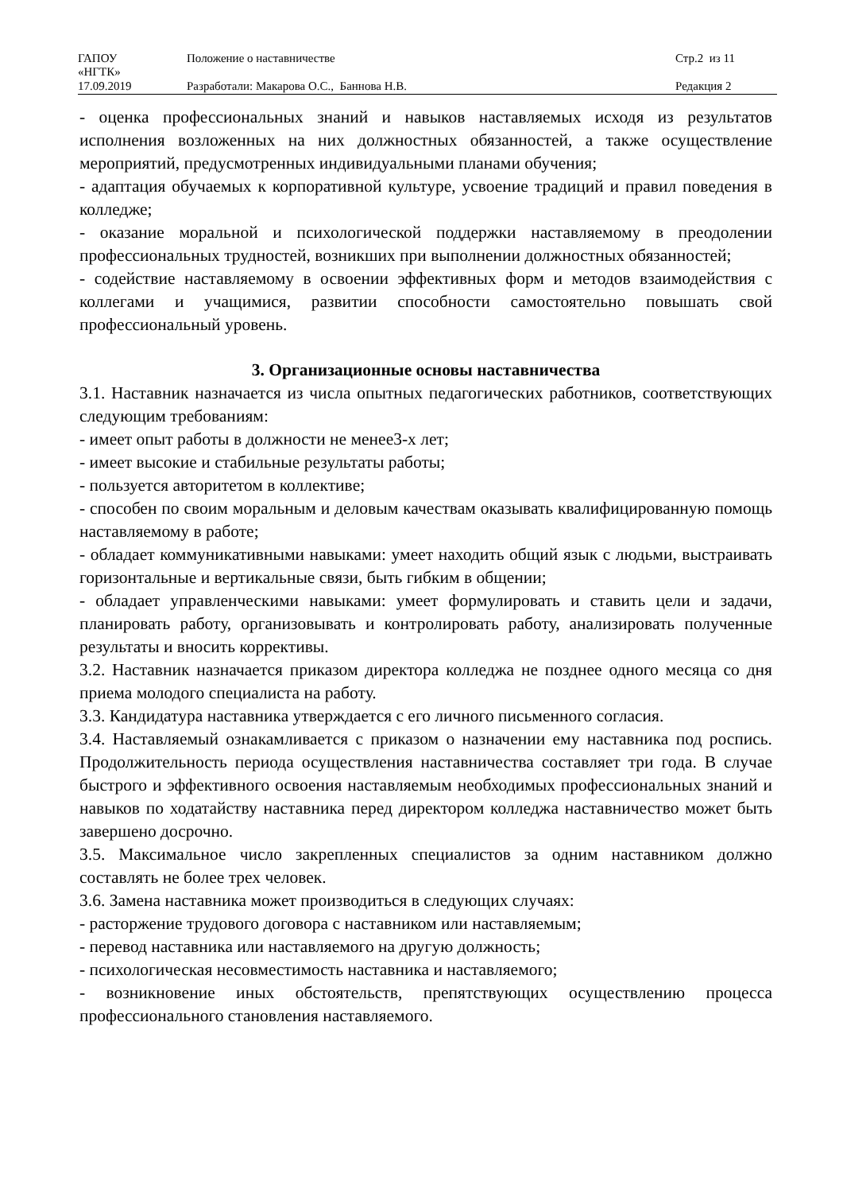| ГАПОУ «НГТК» | Положение о наставничестве | Стр.2 из 11 |
| 17.09.2019 | Разработали: Макарова О.С., Баннова Н.В. | Редакция 2 |
- оценка профессиональных знаний и навыков наставляемых исходя из результатов исполнения возложенных на них должностных обязанностей, а также осуществление мероприятий, предусмотренных индивидуальными планами обучения;
- адаптация обучаемых к корпоративной культуре, усвоение традиций и правил поведения в колледже;
- оказание моральной и психологической поддержки наставляемому в преодолении профессиональных трудностей, возникших при выполнении должностных обязанностей;
- содействие наставляемому в освоении эффективных форм и методов взаимодействия с коллегами и учащимися, развитии способности самостоятельно повышать свой профессиональный уровень.
3. Организационные основы наставничества
3.1. Наставник назначается из числа опытных педагогических работников, соответствующих следующим требованиям:
- имеет опыт работы в должности не менее3-х лет;
- имеет высокие и стабильные результаты работы;
- пользуется авторитетом в коллективе;
- способен по своим моральным и деловым качествам оказывать квалифицированную помощь наставляемому в работе;
- обладает коммуникативными навыками: умеет находить общий язык с людьми, выстраивать горизонтальные и вертикальные связи, быть гибким в общении;
- обладает управленческими навыками: умеет формулировать и ставить цели и задачи, планировать работу, организовывать и контролировать работу, анализировать полученные результаты и вносить коррективы.
3.2. Наставник назначается приказом директора колледжа не позднее одного месяца со дня приема молодого специалиста на работу.
3.3. Кандидатура наставника утверждается с его личного письменного согласия.
3.4. Наставляемый ознакамливается с приказом о назначении ему наставника под роспись. Продолжительность периода осуществления наставничества составляет три года. В случае быстрого и эффективного освоения наставляемым необходимых профессиональных знаний и навыков по ходатайству наставника перед директором колледжа наставничество может быть завершено досрочно.
3.5. Максимальное число закрепленных специалистов за одним наставником должно составлять не более трех человек.
3.6. Замена наставника может производиться в следующих случаях:
- расторжение трудового договора с наставником или наставляемым;
- перевод наставника или наставляемого на другую должность;
- психологическая несовместимость наставника и наставляемого;
- возникновение иных обстоятельств, препятствующих осуществлению процесса профессионального становления наставляемого.